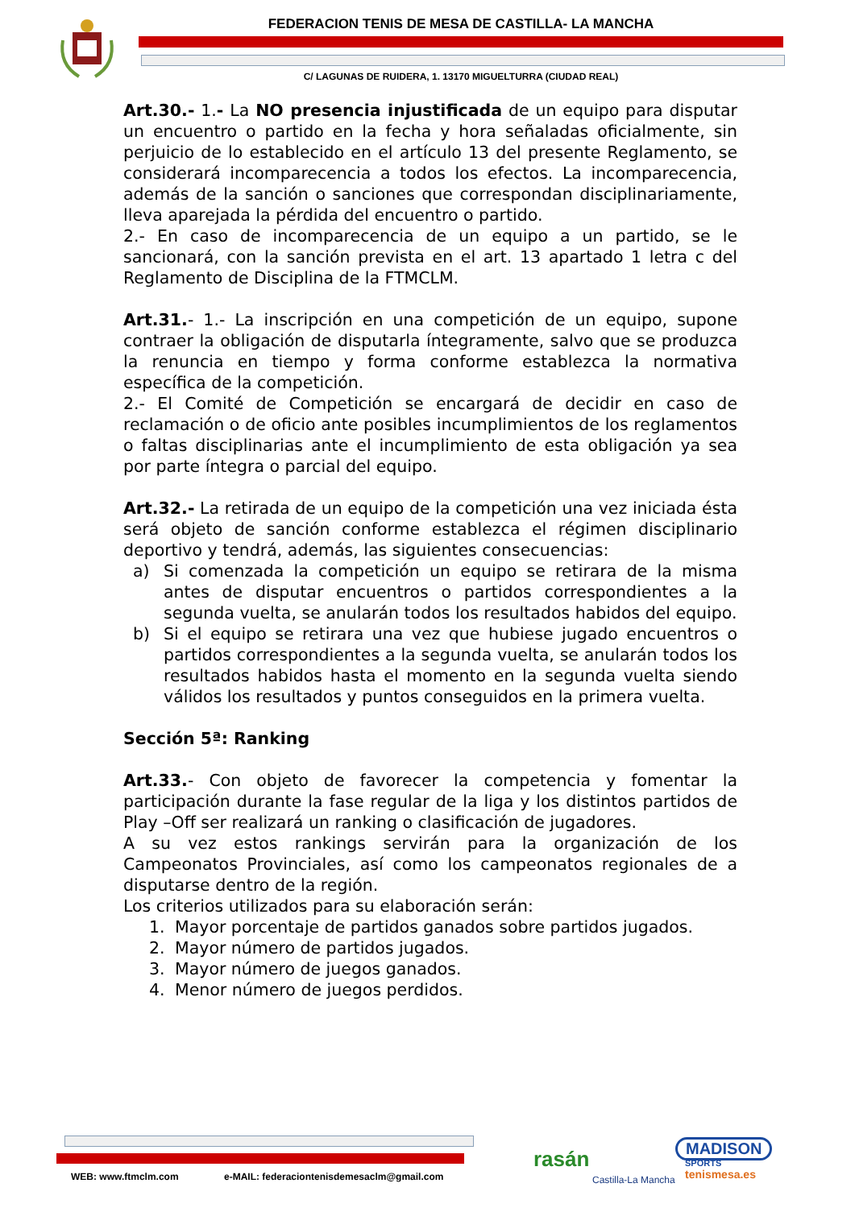FEDERACION TENIS DE MESA DE CASTILLA- LA MANCHA
C/ LAGUNAS DE RUIDERA, 1. 13170 MIGUELTURRA (CIUDAD REAL)
Art.30.- 1.- La NO presencia injustificada de un equipo para disputar un encuentro o partido en la fecha y hora señaladas oficialmente, sin perjuicio de lo establecido en el artículo 13 del presente Reglamento, se considerará incomparecencia a todos los efectos. La incomparecencia, además de la sanción o sanciones que correspondan disciplinariamente, lleva aparejada la pérdida del encuentro o partido.
2.- En caso de incomparecencia de un equipo a un partido, se le sancionará, con la sanción prevista en el art. 13 apartado 1 letra c del Reglamento de Disciplina de la FTMCLM.
Art.31.- 1.- La inscripción en una competición de un equipo, supone contraer la obligación de disputarla íntegramente, salvo que se produzca la renuncia en tiempo y forma conforme establezca la normativa específica de la competición.
2.- El Comité de Competición se encargará de decidir en caso de reclamación o de oficio ante posibles incumplimientos de los reglamentos o faltas disciplinarias ante el incumplimiento de esta obligación ya sea por parte íntegra o parcial del equipo.
Art.32.- La retirada de un equipo de la competición una vez iniciada ésta será objeto de sanción conforme establezca el régimen disciplinario deportivo y tendrá, además, las siguientes consecuencias:
a) Si comenzada la competición un equipo se retirara de la misma antes de disputar encuentros o partidos correspondientes a la segunda vuelta, se anularán todos los resultados habidos del equipo.
b) Si el equipo se retirara una vez que hubiese jugado encuentros o partidos correspondientes a la segunda vuelta, se anularán todos los resultados habidos hasta el momento en la segunda vuelta siendo válidos los resultados y puntos conseguidos en la primera vuelta.
Sección 5ª: Ranking
Art.33.- Con objeto de favorecer la competencia y fomentar la participación durante la fase regular de la liga y los distintos partidos de Play –Off ser realizará un ranking o clasificación de jugadores.
A su vez estos rankings servirán para la organización de los Campeonatos Provinciales, así como los campeonatos regionales de a disputarse dentro de la región.
Los criterios utilizados para su elaboración serán:
1. Mayor porcentaje de partidos ganados sobre partidos jugados.
2. Mayor número de partidos jugados.
3. Mayor número de juegos ganados.
4. Menor número de juegos perdidos.
WEB: www.ftmclm.com
e-MAIL: federaciontenisdemesaclm@gmail.com
rasán
Castilla-La Mancha
MADISON
SPORTS
tenismesa.es